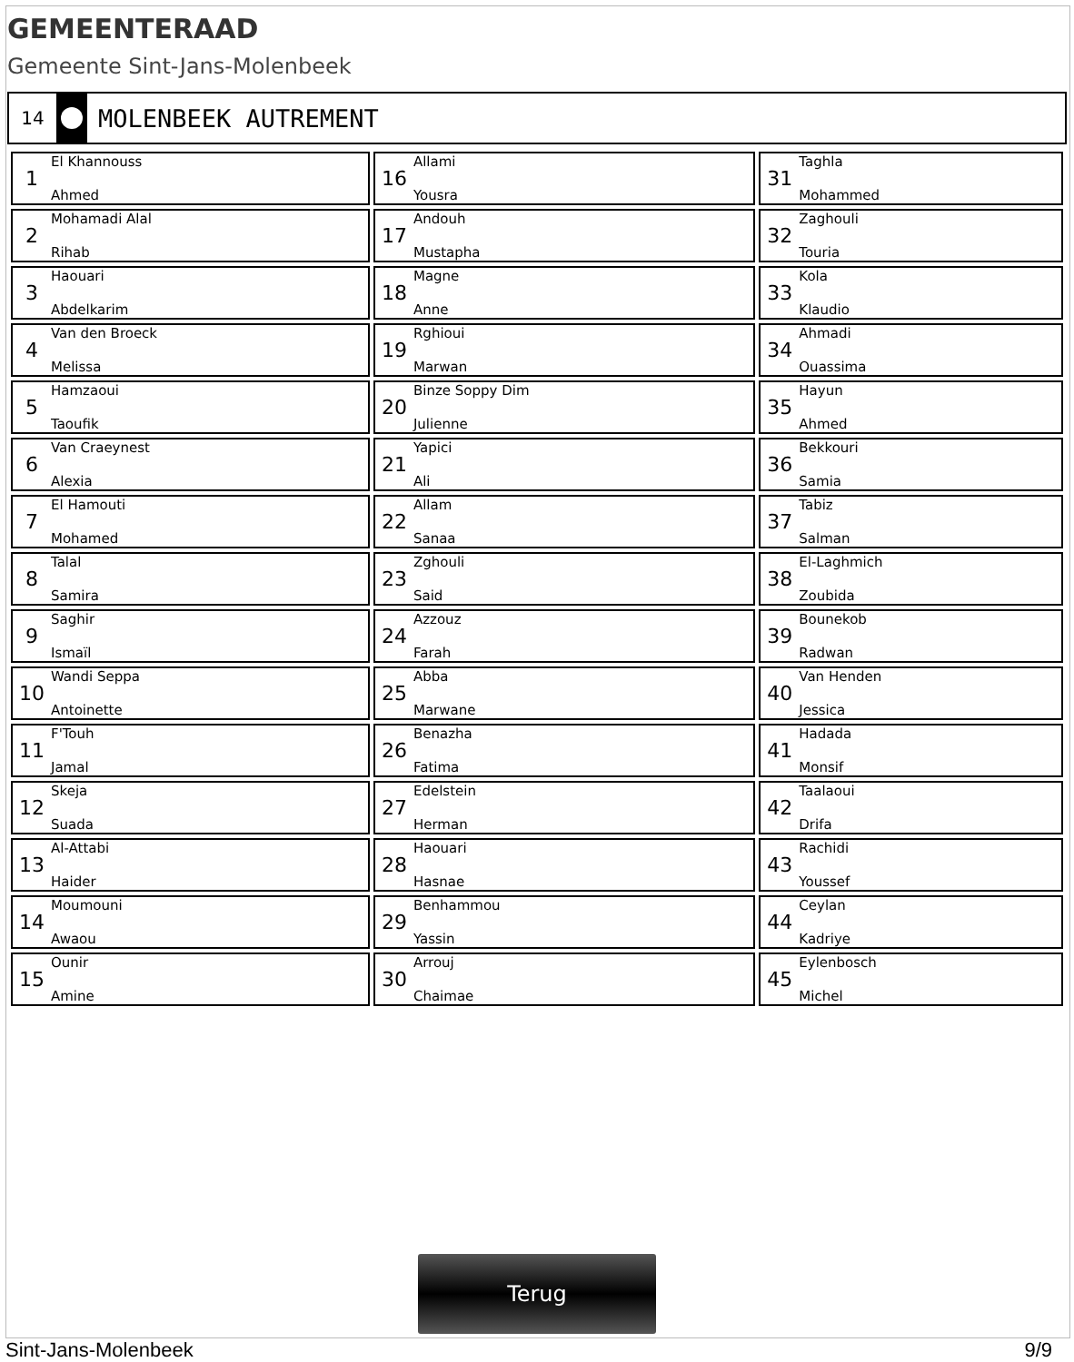GEMEENTERAAD
Gemeente Sint-Jans-Molenbeek
14
MOLENBEEK AUTREMENT
| 1 El Khannouss Ahmed | 16 Allami Yousra | 31 Taghla Mohammed |
| 2 Mohamadi Alal Rihab | 17 Andouh Mustapha | 32 Zaghouli Touria |
| 3 Haouari Abdelkarim | 18 Magne Anne | 33 Kola Klaudio |
| 4 Van den Broeck Melissa | 19 Rghioui Marwan | 34 Ahmadi Ouassima |
| 5 Hamzaoui Taoufik | 20 Binze Soppy Dim Julienne | 35 Hayun Ahmed |
| 6 Van Craeynest Alexia | 21 Yapici Ali | 36 Bekkouri Samia |
| 7 El Hamouti Mohamed | 22 Allam Sanaa | 37 Tabiz Salman |
| 8 Talal Samira | 23 Zghouli Said | 38 El-Laghmich Zoubida |
| 9 Saghir Ismaïl | 24 Azzouz Farah | 39 Bounekob Radwan |
| 10 Wandi Seppa Antoinette | 25 Abba Marwane | 40 Van Henden Jessica |
| 11 F'Touh Jamal | 26 Benazha Fatima | 41 Hadada Monsif |
| 12 Skeja Suada | 27 Edelstein Herman | 42 Taalaoui Drifa |
| 13 Al-Attabi Haider | 28 Haouari Hasnae | 43 Rachidi Youssef |
| 14 Moumouni Awaou | 29 Benhammou Yassin | 44 Ceylan Kadriye |
| 15 Ounir Amine | 30 Arrouj Chaimae | 45 Eylenbosch Michel |
Terug
Sint-Jans-Molenbeek 9/9